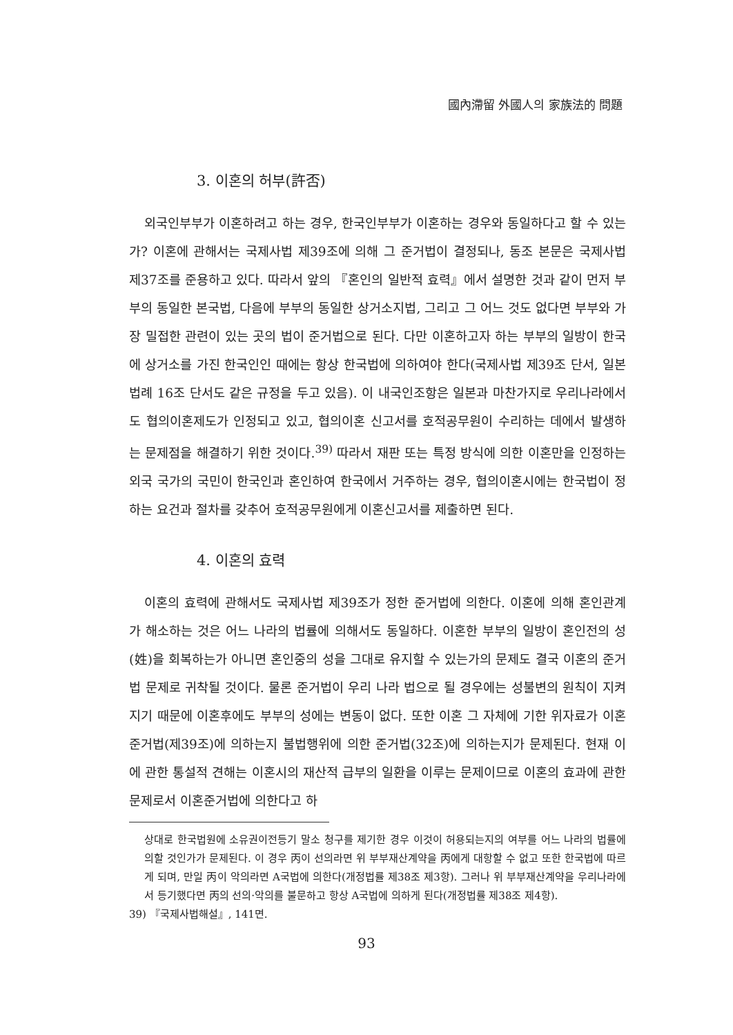國內滯留 外國人의 家族法的 問題
3. 이혼의 허부(許否)
외국인부부가 이혼하려고 하는 경우, 한국인부부가 이혼하는 경우와 동일하다고 할 수 있는가? 이혼에 관해서는 국제사법 제39조에 의해 그 준거법이 결정되나, 동조 본문은 국제사법 제37조를 준용하고 있다. 따라서 앞의 『혼인의 일반적 효력』에서 설명한 것과 같이 먼저 부부의 동일한 본국법, 다음에 부부의 동일한 상거소지법, 그리고 그 어느 것도 없다면 부부와 가장 밀접한 관련이 있는 곳의 법이 준거법으로 된다. 다만 이혼하고자 하는 부부의 일방이 한국에 상거소를 가진 한국인인 때에는 항상 한국법에 의하여야 한다(국제사법 제39조 단서, 일본법례 16조 단서도 같은 규정을 두고 있음). 이 내국인조항은 일본과 마찬가지로 우리나라에서도 협의이혼제도가 인정되고 있고, 협의이혼 신고서를 호적공무원이 수리하는 데에서 발생하는 문제점을 해결하기 위한 것이다.<sup>39)</sup> 따라서 재판 또는 특정 방식에 의한 이혼만을 인정하는 외국 국가의 국민이 한국인과 혼인하여 한국에서 거주하는 경우, 협의이혼시에는 한국법이 정하는 요건과 절차를 갖추어 호적공무원에게 이혼신고서를 제출하면 된다.
4. 이혼의 효력
이혼의 효력에 관해서도 국제사법 제39조가 정한 준거법에 의한다. 이혼에 의해 혼인관계가 해소하는 것은 어느 나라의 법률에 의해서도 동일하다. 이혼한 부부의 일방이 혼인전의 성(姓)을 회복하는가 아니면 혼인중의 성을 그대로 유지할 수 있는가의 문제도 결국 이혼의 준거법 문제로 귀착될 것이다. 물론 준거법이 우리 나라 법으로 될 경우에는 성불변의 원칙이 지켜지기 때문에 이혼후에도 부부의 성에는 변동이 없다. 또한 이혼 그 자체에 기한 위자료가 이혼준거법(제39조)에 의하는지 불법행위에 의한 준거법(32조)에 의하는지가 문제된다. 현재 이에 관한 통설적 견해는 이혼시의 재산적 급부의 일환을 이루는 문제이므로 이혼의 효과에 관한 문제로서 이혼준거법에 의한다고 하
상대로 한국법원에 소유권이전등기 말소 청구를 제기한 경우 이것이 허용되는지의 여부를 어느 나라의 법률에 의할 것인가가 문제된다. 이 경우 丙이 선의라면 위 부부재산계약을 丙에게 대항할 수 없고 또한 한국법에 따르게 되며, 만일 丙이 악의라면 A국법에 의한다(개정법률 제38조 제3항). 그러나 위 부부재산계약을 우리나라에서 등기했다면 丙의 선의·악의를 불문하고 항상 A국법에 의하게 된다(개정법률 제38조 제4항).
39) 『국제사법해설』, 141면.
93